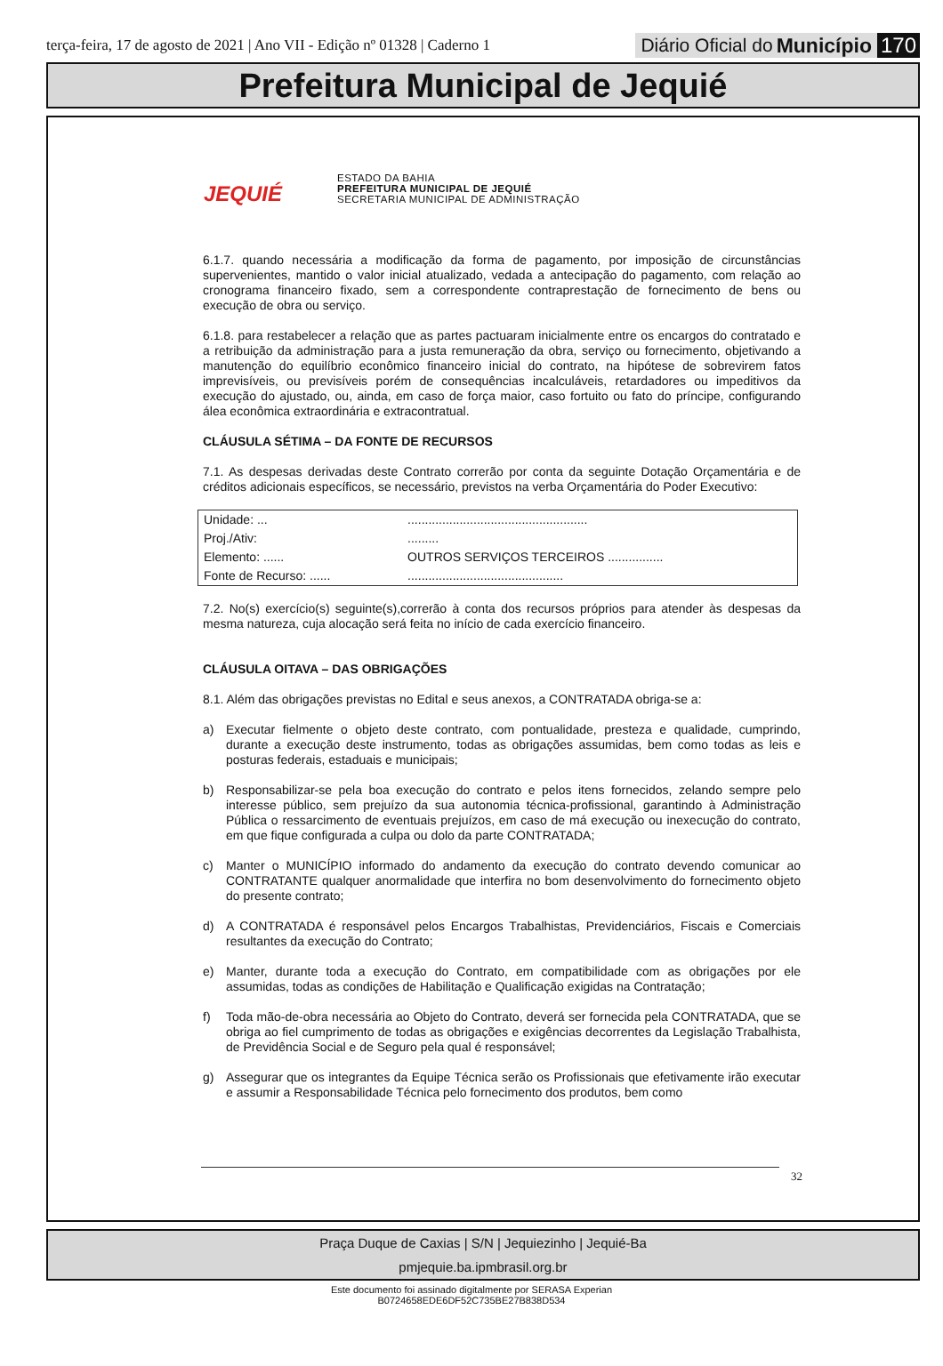terça-feira, 17 de agosto de 2021 | Ano VII - Edição nº 01328 | Caderno 1
Diário Oficial do Município 170
Prefeitura Municipal de Jequié
JEQUIÉ
ESTADO DA BAHIA
PREFEITURA MUNICIPAL DE JEQUIÉ
SECRETARIA MUNICIPAL DE ADMINISTRAÇÃO
6.1.7. quando necessária a modificação da forma de pagamento, por imposição de circunstâncias supervenientes, mantido o valor inicial atualizado, vedada a antecipação do pagamento, com relação ao cronograma financeiro fixado, sem a correspondente contraprestação de fornecimento de bens ou execução de obra ou serviço.
6.1.8. para restabelecer a relação que as partes pactuaram inicialmente entre os encargos do contratado e a retribuição da administração para a justa remuneração da obra, serviço ou fornecimento, objetivando a manutenção do equilíbrio econômico financeiro inicial do contrato, na hipótese de sobrevirem fatos imprevisíveis, ou previsíveis porém de consequências incalculáveis, retardadores ou impeditivos da execução do ajustado, ou, ainda, em caso de força maior, caso fortuito ou fato do príncipe, configurando álea econômica extraordinária e extracontratual.
CLÁUSULA SÉTIMA – DA FONTE DE RECURSOS
7.1. As despesas derivadas deste Contrato correrão por conta da seguinte Dotação Orçamentária e de créditos adicionais específicos, se necessário, previstos na verba Orçamentária do Poder Executivo:
| Unidade: ... | .................................................... |
| Proj./Ativ: | ......... |
| Elemento: ...... | OUTROS SERVIÇOS TERCEIROS ................ |
| Fonte de Recurso: ...... | ............................................. |
7.2. No(s) exercício(s) seguinte(s),correrão à conta dos recursos próprios para atender às despesas da mesma natureza, cuja alocação será feita no início de cada exercício financeiro.
CLÁUSULA OITAVA – DAS OBRIGAÇÕES
8.1. Além das obrigações previstas no Edital e seus anexos, a CONTRATADA obriga-se a:
a) Executar fielmente o objeto deste contrato, com pontualidade, presteza e qualidade, cumprindo, durante a execução deste instrumento, todas as obrigações assumidas, bem como todas as leis e posturas federais, estaduais e municipais;
b) Responsabilizar-se pela boa execução do contrato e pelos itens fornecidos, zelando sempre pelo interesse público, sem prejuízo da sua autonomia técnica-profissional, garantindo à Administração Pública o ressarcimento de eventuais prejuízos, em caso de má execução ou inexecução do contrato, em que fique configurada a culpa ou dolo da parte CONTRATADA;
c) Manter o MUNICÍPIO informado do andamento da execução do contrato devendo comunicar ao CONTRATANTE qualquer anormalidade que interfira no bom desenvolvimento do fornecimento objeto do presente contrato;
d) A CONTRATADA é responsável pelos Encargos Trabalhistas, Previdenciários, Fiscais e Comerciais resultantes da execução do Contrato;
e) Manter, durante toda a execução do Contrato, em compatibilidade com as obrigações por ele assumidas, todas as condições de Habilitação e Qualificação exigidas na Contratação;
f) Toda mão-de-obra necessária ao Objeto do Contrato, deverá ser fornecida pela CONTRATADA, que se obriga ao fiel cumprimento de todas as obrigações e exigências decorrentes da Legislação Trabalhista, de Previdência Social e de Seguro pela qual é responsável;
g) Assegurar que os integrantes da Equipe Técnica serão os Profissionais que efetivamente irão executar e assumir a Responsabilidade Técnica pelo fornecimento dos produtos, bem como
32
Praça Duque de Caxias | S/N | Jequiezinho | Jequié-Ba
pmjequie.ba.ipmbrasil.org.br
Este documento foi assinado digitalmente por SERASA Experian
B0724658EDE6DF52C735BE27B838D534